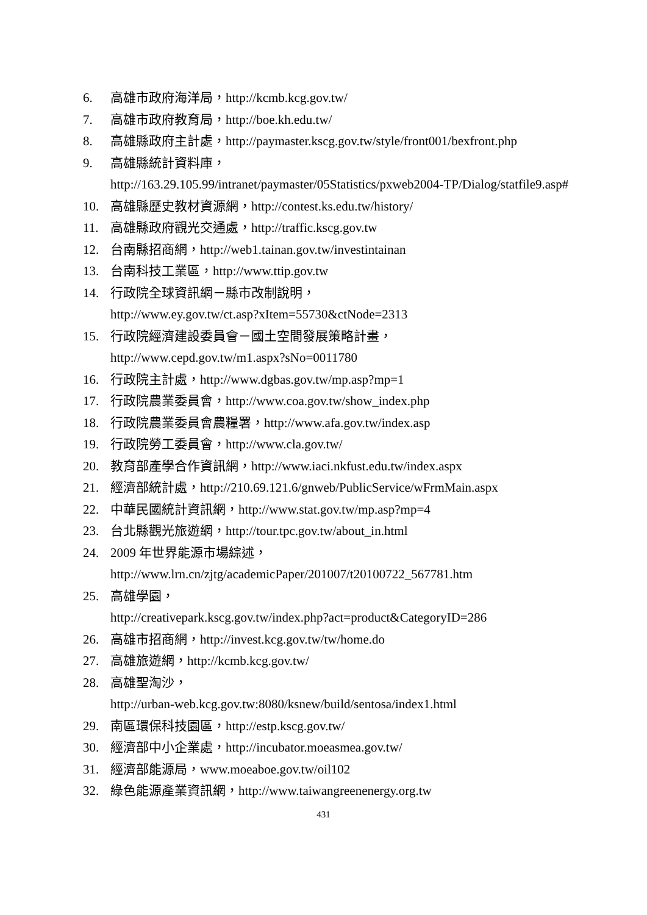6. 高雄市政府海洋局，http://kcmb.kcg.gov.tw/
7. 高雄市政府教育局，http://boe.kh.edu.tw/
8. 高雄縣政府主計處，http://paymaster.kscg.gov.tw/style/front001/bexfront.php
9. 高雄縣統計資料庫，
http://163.29.105.99/intranet/paymaster/05Statistics/pxweb2004-TP/Dialog/statfile9.asp#
10. 高雄縣歷史教材資源網，http://contest.ks.edu.tw/history/
11. 高雄縣政府觀光交通處，http://traffic.kscg.gov.tw
12. 台南縣招商網，http://web1.tainan.gov.tw/investintainan
13. 台南科技工業區，http://www.ttip.gov.tw
14. 行政院全球資訊網－縣市改制說明，
http://www.ey.gov.tw/ct.asp?xItem=55730&ctNode=2313
15. 行政院經濟建設委員會－國土空間發展策略計畫，
http://www.cepd.gov.tw/m1.aspx?sNo=0011780
16. 行政院主計處，http://www.dgbas.gov.tw/mp.asp?mp=1
17. 行政院農業委員會，http://www.coa.gov.tw/show_index.php
18. 行政院農業委員會農糧署，http://www.afa.gov.tw/index.asp
19. 行政院勞工委員會，http://www.cla.gov.tw/
20. 教育部產學合作資訊網，http://www.iaci.nkfust.edu.tw/index.aspx
21. 經濟部統計處，http://210.69.121.6/gnweb/PublicService/wFrmMain.aspx
22. 中華民國統計資訊網，http://www.stat.gov.tw/mp.asp?mp=4
23. 台北縣觀光旅遊網，http://tour.tpc.gov.tw/about_in.html
24. 2009 年世界能源市場綜述，
http://www.lrn.cn/zjtg/academicPaper/201007/t20100722_567781.htm
25. 高雄學園，
http://creativepark.kscg.gov.tw/index.php?act=product&CategoryID=286
26. 高雄市招商網，http://invest.kcg.gov.tw/tw/home.do
27. 高雄旅遊網，http://kcmb.kcg.gov.tw/
28. 高雄聖淘沙，
http://urban-web.kcg.gov.tw:8080/ksnew/build/sentosa/index1.html
29. 南區環保科技園區，http://estp.kscg.gov.tw/
30. 經濟部中小企業處，http://incubator.moeasmea.gov.tw/
31. 經濟部能源局，www.moeaboe.gov.tw/oil102
32. 綠色能源產業資訊網，http://www.taiwangreenenergy.org.tw
431